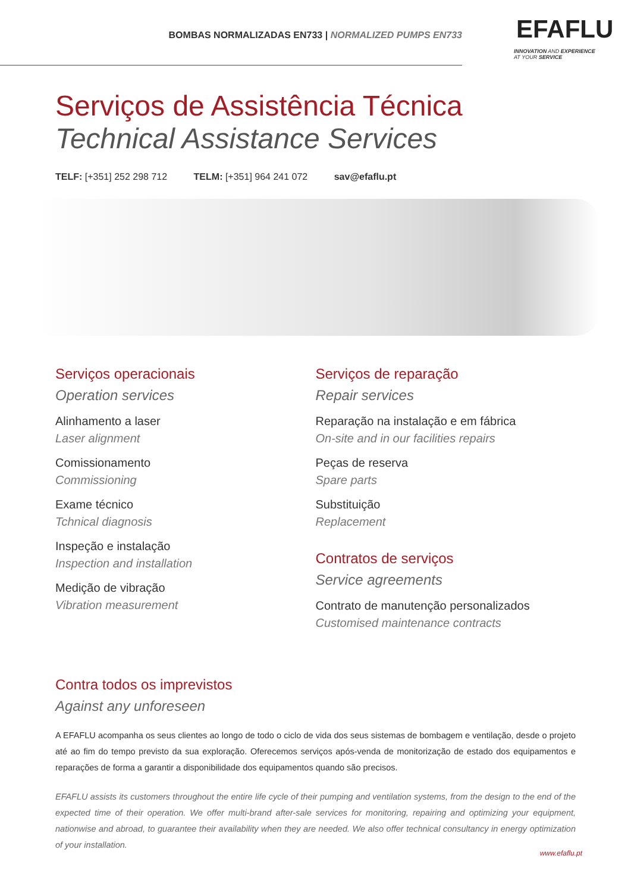BOMBAS NORMALIZADAS EN733 | NORMALIZED PUMPS EN733
EFAFLU
INNOVATION AND EXPERIENCE
AT YOUR SERVICE
Serviços de Assistência Técnica
Technical Assistance Services
TELF: [+351] 252 298 712 TELM: [+351] 964 241 072 sav@efaflu.pt
Serviços operacionais
Operation services
Alinhamento a laser
Laser alignment
Comissionamento
Commissioning
Exame técnico
Tchnical diagnosis
Inspeção e instalação
Inspection and installation
Medição de vibração
Vibration measurement
Serviços de reparação
Repair services
Reparação na instalação e em fábrica
On-site and in our facilities repairs
Peças de reserva
Spare parts
Substituição
Replacement
Contratos de serviços
Service agreements
Contrato de manutenção personalizados
Customised maintenance contracts
Contra todos os imprevistos
Against any unforeseen
A EFAFLU acompanha os seus clientes ao longo de todo o ciclo de vida dos seus sistemas de bombagem e ventilação, desde o projeto até ao fim do tempo previsto da sua exploração. Oferecemos serviços após-venda de monitorização de estado dos equipamentos e reparações de forma a garantir a disponibilidade dos equipamentos quando são precisos.
EFAFLU assists its customers throughout the entire life cycle of their pumping and ventilation systems, from the design to the end of the expected time of their operation. We offer multi-brand after-sale services for monitoring, repairing and optimizing your equipment, nationwise and abroad, to guarantee their availability when they are needed. We also offer technical consultancy in energy optimization of your installation.
www.efaflu.pt